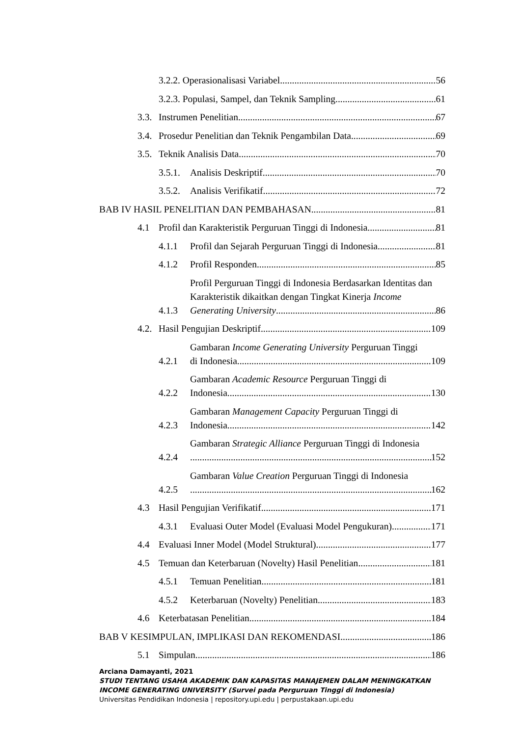3.2.2. Operasionalisasi Variabel 56
3.2.3. Populasi, Sampel, dan Teknik Sampling 61
3.3. Instrumen Penelitian 67
3.4. Prosedur Penelitian dan Teknik Pengambilan Data 69
3.5. Teknik Analisis Data 70
3.5.1. Analisis Deskriptif 70
3.5.2. Analisis Verifikatif 72
BAB IV HASIL PENELITIAN DAN PEMBAHASAN 81
4.1 Profil dan Karakteristik Perguruan Tinggi di Indonesia 81
4.1.1 Profil dan Sejarah Perguruan Tinggi di Indonesia 81
4.1.2 Profil Responden 85
4.1.3 Profil Perguruan Tinggi di Indonesia Berdasarkan Identitas dan Karakteristik dikaitkan dengan Tingkat Kinerja Income
Generating University 86
4.2. Hasil Pengujian Deskriptif 109
4.2.1 Gambaran Income Generating University Perguruan Tinggi
di Indonesia 109
4.2.2 Gambaran Academic Resource Perguruan Tinggi di
Indonesia 130
4.2.3 Gambaran Management Capacity Perguruan Tinggi di
Indonesia 142
4.2.4 Gambaran Strategic Alliance Perguruan Tinggi di Indonesia 152
4.2.5 Gambaran Value Creation Perguruan Tinggi di Indonesia 162
4.3 Hasil Pengujian Verifikatif 171
4.3.1 Evaluasi Outer Model (Evaluasi Model Pengukuran) 171
4.4 Evaluasi Inner Model (Model Struktural) 177
4.5 Temuan dan Keterbaruan (Novelty) Hasil Penelitian 181
4.5.1 Temuan Penelitian 181
4.5.2 Keterbaruan (Novelty) Penelitian 183
4.6 Keterbatasan Penelitian 184
BAB V KESIMPULAN, IMPLIKASI DAN REKOMENDASI 186
5.1 Simpulan 186
Arciana Damayanti, 2021
STUDI TENTANG USAHA AKADEMIK DAN KAPASITAS MANAJEMEN DALAM MENINGKATKAN INCOME GENERATING UNIVERSITY (Survei pada Perguruan Tinggi di Indonesia)
Universitas Pendidikan Indonesia | repository.upi.edu | perpustakaan.upi.edu